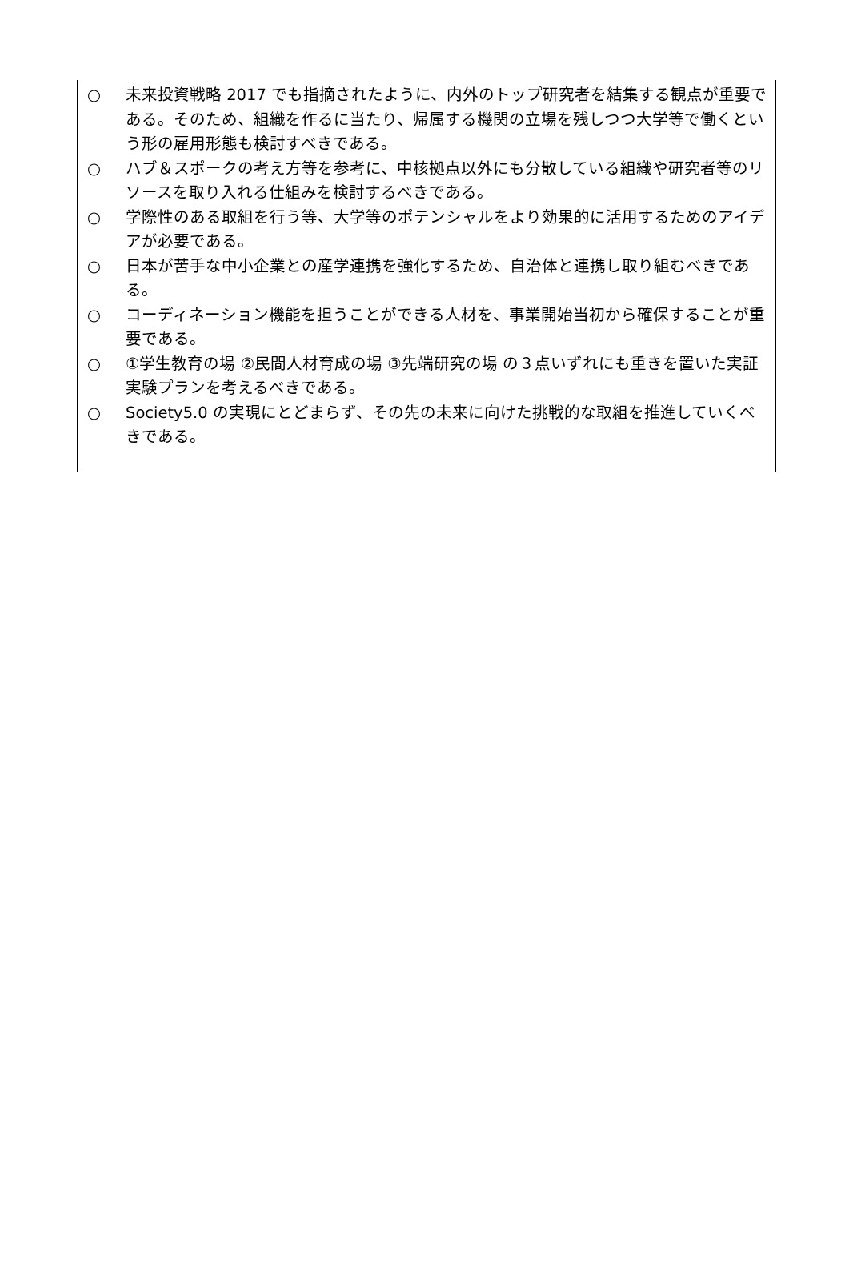○ 未来投資戦略 2017 でも指摘されたように、内外のトップ研究者を結集する観点が重要である。そのため、組織を作るに当たり、帰属する機関の立場を残しつつ大学等で働くという形の雇用形態も検討すべきである。
○ ハブ＆スポークの考え方等を参考に、中核拠点以外にも分散している組織や研究者等のリソースを取り入れる仕組みを検討するべきである。
○ 学際性のある取組を行う等、大学等のポテンシャルをより効果的に活用するためのアイデアが必要である。
○ 日本が苦手な中小企業との産学連携を強化するため、自治体と連携し取り組むべきである。
○ コーディネーション機能を担うことができる人材を、事業開始当初から確保することが重要である。
○ ①学生教育の場 ②民間人材育成の場 ③先端研究の場 の３点いずれにも重きを置いた実証実験プランを考えるべきである。
○ Society5.0 の実現にとどまらず、その先の未来に向けた挑戦的な取組を推進していくべきである。